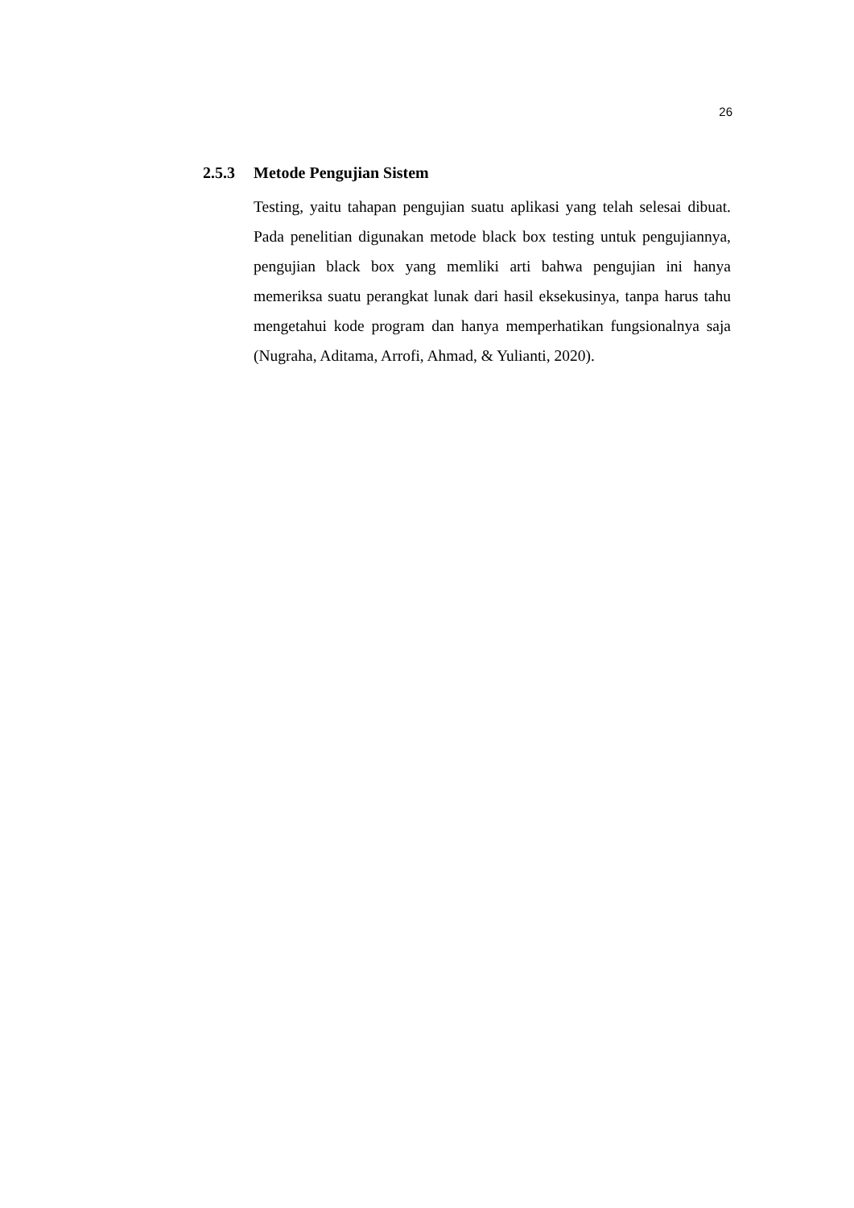26
2.5.3 Metode Pengujian Sistem
Testing, yaitu tahapan pengujian suatu aplikasi yang telah selesai dibuat. Pada penelitian digunakan metode black box testing untuk pengujiannya, pengujian black box yang memliki arti bahwa pengujian ini hanya memeriksa suatu perangkat lunak dari hasil eksekusinya, tanpa harus tahu mengetahui kode program dan hanya memperhatikan fungsionalnya saja (Nugraha, Aditama, Arrofi, Ahmad, & Yulianti, 2020).